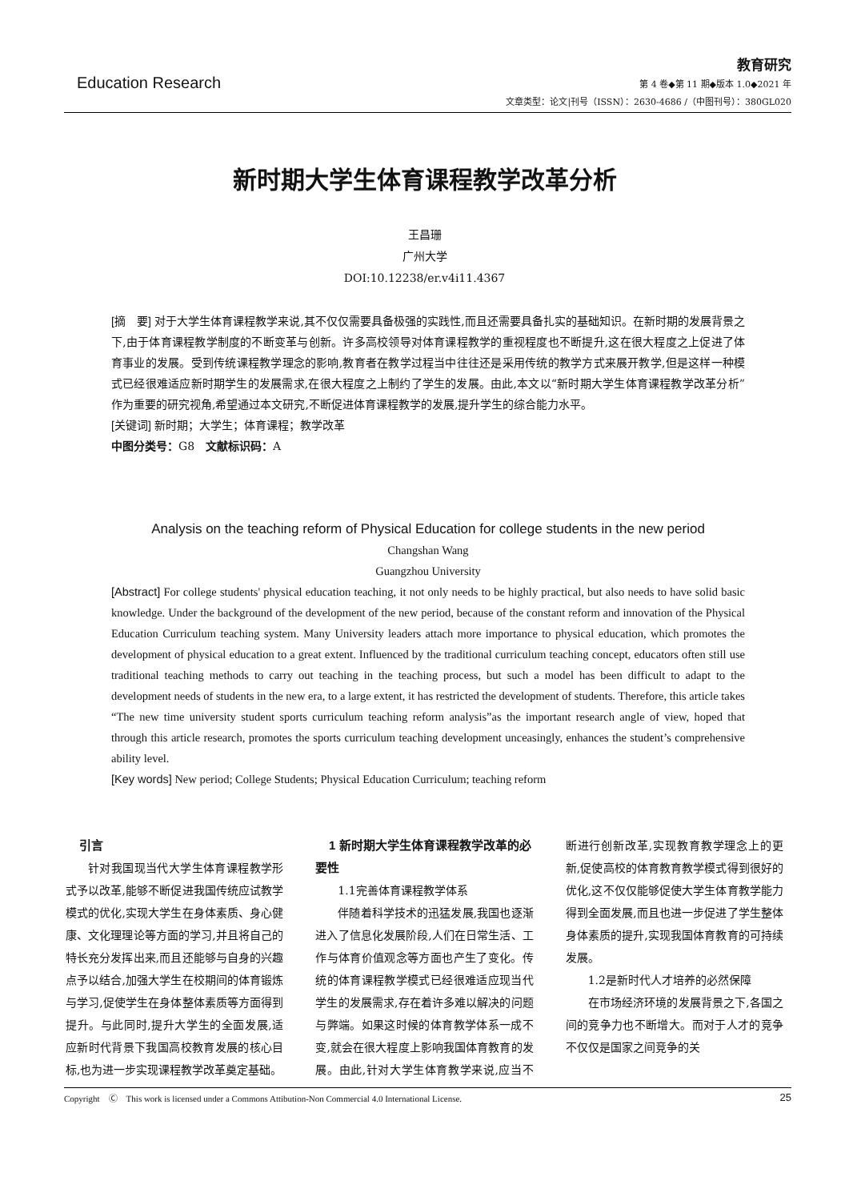Education Research
教育研究
第 4 卷◆第 11 期◆版本 1.0◆2021 年
文章类型：论文|刊号（ISSN）：2630-4686 /（中图刊号）：380GL020
新时期大学生体育课程教学改革分析
王昌珊
广州大学
DOI:10.12238/er.v4i11.4367
[摘　要] 对于大学生体育课程教学来说,其不仅仅需要具备极强的实践性,而且还需要具备扎实的基础知识。在新时期的发展背景之下,由于体育课程教学制度的不断变革与创新。许多高校领导对体育课程教学的重视程度也不断提升,这在很大程度之上促进了体育事业的发展。受到传统课程教学理念的影响,教育者在教学过程当中往往还是采用传统的教学方式来展开教学,但是这样一种模式已经很难适应新时期学生的发展需求,在很大程度之上制约了学生的发展。由此,本文以“新时期大学生体育课程教学改革分析”作为重要的研究视角,希望通过本文研究,不断促进体育课程教学的发展,提升学生的综合能力水平。
[关键词] 新时期；大学生；体育课程；教学改革
中图分类号：G8　文献标识码：A
Analysis on the teaching reform of Physical Education for college students in the new period
Changshan Wang
Guangzhou University
[Abstract] For college students' physical education teaching, it not only needs to be highly practical, but also needs to have solid basic knowledge. Under the background of the development of the new period, because of the constant reform and innovation of the Physical Education Curriculum teaching system. Many University leaders attach more importance to physical education, which promotes the development of physical education to a great extent. Influenced by the traditional curriculum teaching concept, educators often still use traditional teaching methods to carry out teaching in the teaching process, but such a model has been difficult to adapt to the development needs of students in the new era, to a large extent, it has restricted the development of students. Therefore, this article takes “The new time university student sports curriculum teaching reform analysis”as the important research angle of view, hoped that through this article research, promotes the sports curriculum teaching development unceasingly, enhances the student’s comprehensive ability level.
[Key words] New period; College Students; Physical Education Curriculum; teaching reform
引言
针对我国现当代大学生体育课程教学形式予以改革,能够不断促进我国传统应试教学模式的优化,实现大学生在身体素质、身心健康、文化理理论等方面的学习,并且将自己的特长充分发挥出来,而且还能够与自身的兴趣点予以结合,加强大学生在校期间的体育锻炼与学习,促使学生在身体整体素质等方面得到提升。与此同时,提升大学生的全面发展,适应新时代背景下我国高校教育发展的核心目标,也为进一步实现课程教学改革奠定基础。
1 新时期大学生体育课程教学改革的必要性
1.1完善体育课程教学体系
伴随着科学技术的迅猛发展,我国也逐渐进入了信息化发展阶段,人们在日常生活、工作与体育价值观念等方面也产生了变化。传统的体育课程教学模式已经很难适应现当代学生的发展需求,存在着许多难以解决的问题与弊端。如果这时候的体育教学体系一成不变,就会在很大程度上影响我国体育教育的发展。由此,针对大学生体育教学来说,应当不断进行创新改革,实现教育教学理念上的更新,促使高校的体育教育教学模式得到很好的优化,这不仅仅能够促使大学生体育教学能力得到全面发展,而且也进一步促进了学生整体身体素质的提升,实现我国体育教育的可持续发展。
1.2是新时代人才培养的必然保障
在市场经济环境的发展背景之下,各国之间的竞争力也不断增大。而对于人才的竞争不仅仅是国家之间竞争的关
Copyright　Ⓒ　This work is licensed under a Commons Attibution-Non Commercial 4.0 International License. 25